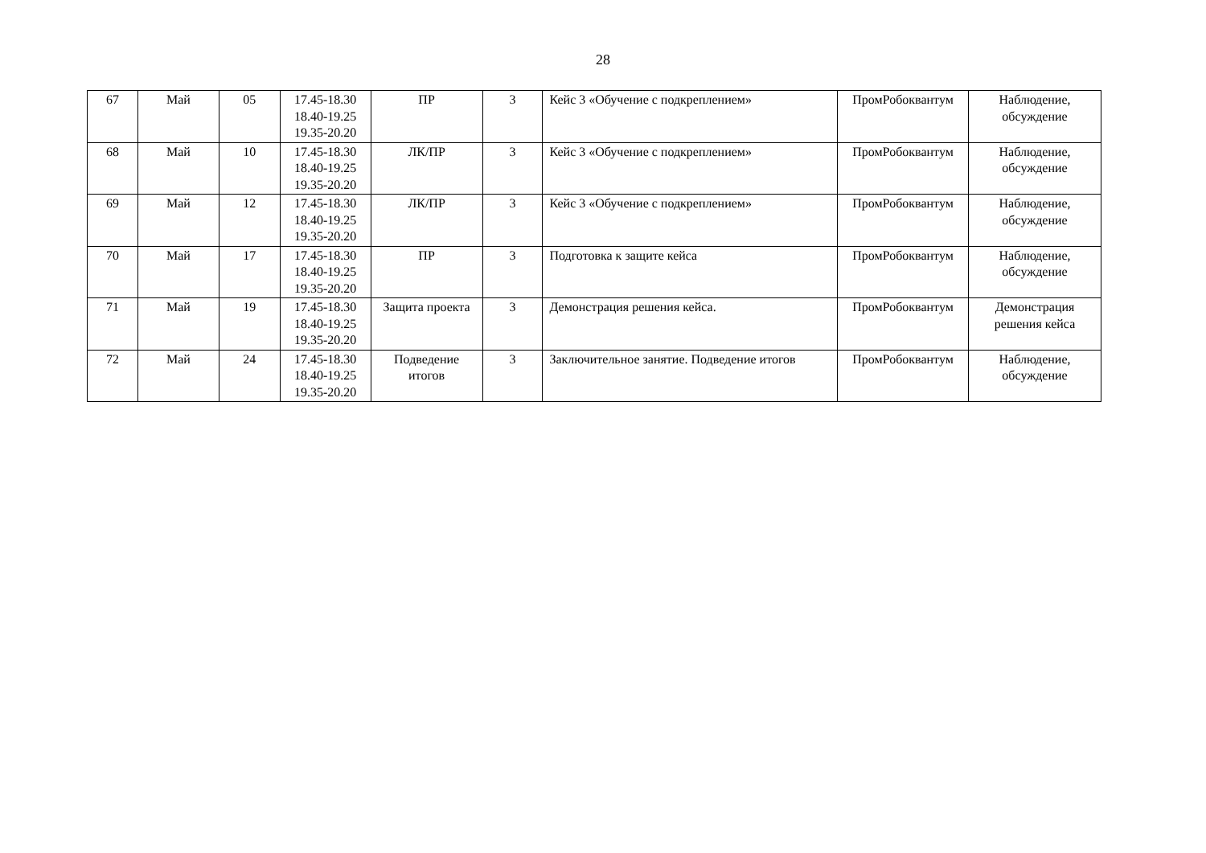28
| 67 | Май | 05 | 17.45-18.30 18.40-19.25 19.35-20.20 | ПР | 3 | Кейс 3 «Обучение с подкреплением» | ПромРобоквантум | Наблюдение, обсуждение |
| 68 | Май | 10 | 17.45-18.30 18.40-19.25 19.35-20.20 | ЛК/ПР | 3 | Кейс 3 «Обучение с подкреплением» | ПромРобоквантум | Наблюдение, обсуждение |
| 69 | Май | 12 | 17.45-18.30 18.40-19.25 19.35-20.20 | ЛК/ПР | 3 | Кейс 3 «Обучение с подкреплением» | ПромРобоквантум | Наблюдение, обсуждение |
| 70 | Май | 17 | 17.45-18.30 18.40-19.25 19.35-20.20 | ПР | 3 | Подготовка к защите кейса | ПромРобоквантум | Наблюдение, обсуждение |
| 71 | Май | 19 | 17.45-18.30 18.40-19.25 19.35-20.20 | Защита проекта | 3 | Демонстрация решения кейса. | ПромРобоквантум | Демонстрация решения кейса |
| 72 | Май | 24 | 17.45-18.30 18.40-19.25 19.35-20.20 | Подведение итогов | 3 | Заключительное занятие. Подведение итогов | ПромРобоквантум | Наблюдение, обсуждение |